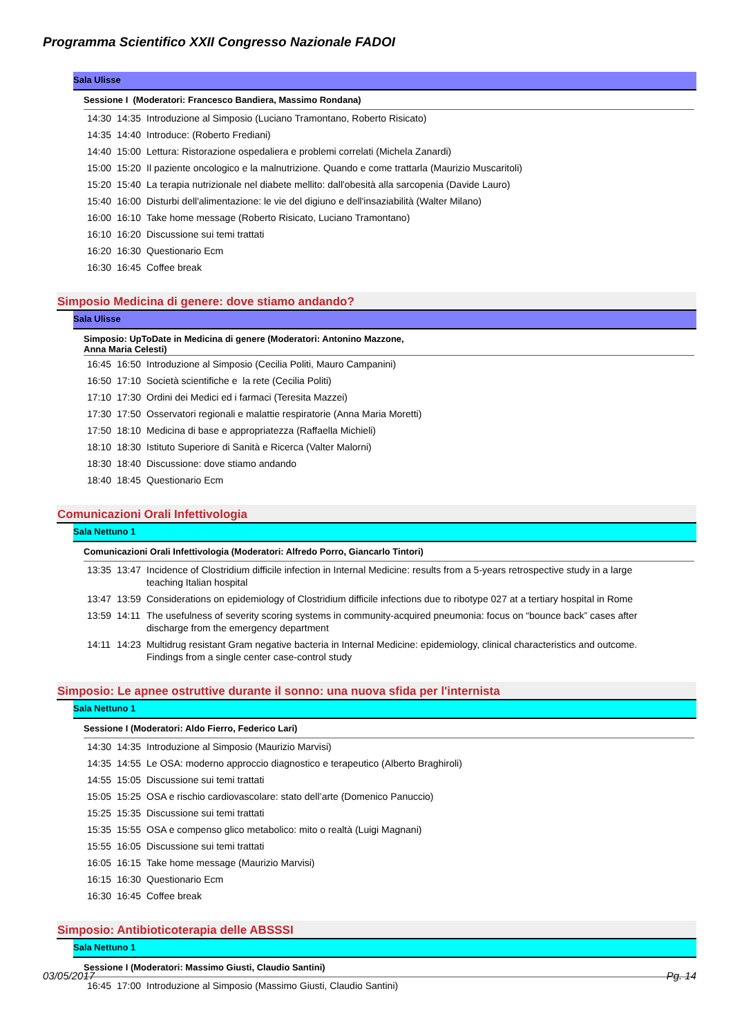Programma Scientifico XXII Congresso Nazionale FADOI
Sala Ulisse
Sessione I (Moderatori: Francesco Bandiera, Massimo Rondana)
| 14:30 | 14:35 | Introduzione al Simposio (Luciano Tramontano, Roberto Risicato) |
| 14:35 | 14:40 | Introduce: (Roberto Frediani) |
| 14:40 | 15:00 | Lettura: Ristorazione ospedaliera e problemi correlati (Michela Zanardi) |
| 15:00 | 15:20 | Il paziente oncologico e la malnutrizione. Quando e come trattarla (Maurizio Muscaritoli) |
| 15:20 | 15:40 | La terapia nutrizionale nel diabete mellito: dall'obesità alla sarcopenia (Davide Lauro) |
| 15:40 | 16:00 | Disturbi dell'alimentazione: le vie del digiuno e dell'insaziabilità (Walter Milano) |
| 16:00 | 16:10 | Take home message (Roberto Risicato, Luciano Tramontano) |
| 16:10 | 16:20 | Discussione sui temi trattati |
| 16:20 | 16:30 | Questionario Ecm |
| 16:30 | 16:45 | Coffee break |
Simposio Medicina di genere: dove stiamo andando?
Sala Ulisse
Simposio: UpToDate in Medicina di genere (Moderatori: Antonino Mazzone,
Anna Maria Celesti)
| 16:45 | 16:50 | Introduzione al Simposio (Cecilia Politi, Mauro Campanini) |
| 16:50 | 17:10 | Società scientifiche e la rete (Cecilia Politi) |
| 17:10 | 17:30 | Ordini dei Medici ed i farmaci (Teresita Mazzei) |
| 17:30 | 17:50 | Osservatori regionali e malattie respiratorie (Anna Maria Moretti) |
| 17:50 | 18:10 | Medicina di base e appropriatezza (Raffaella Michieli) |
| 18:10 | 18:30 | Istituto Superiore di Sanità e Ricerca (Valter Malorni) |
| 18:30 | 18:40 | Discussione: dove stiamo andando |
| 18:40 | 18:45 | Questionario Ecm |
Comunicazioni Orali Infettivologia
Sala Nettuno 1
Comunicazioni Orali Infettivologia (Moderatori: Alfredo Porro, Giancarlo Tintori)
| 13:35 | 13:47 | Incidence of Clostridium difficile infection in Internal Medicine: results from a 5-years retrospective study in a large teaching Italian hospital |
| 13:47 | 13:59 | Considerations on epidemiology of Clostridium difficile infections due to ribotype 027 at a tertiary hospital in Rome |
| 13:59 | 14:11 | The usefulness of severity scoring systems in community-acquired pneumonia: focus on “bounce back” cases after discharge from the emergency department |
| 14:11 | 14:23 | Multidrug resistant Gram negative bacteria in Internal Medicine: epidemiology, clinical characteristics and outcome. Findings from a single center case-control study |
Simposio: Le apnee ostruttive durante il sonno: una nuova sfida per l'internista
Sala Nettuno 1
Sessione I (Moderatori: Aldo Fierro, Federico Lari)
| 14:30 | 14:35 | Introduzione al Simposio (Maurizio Marvisi) |
| 14:35 | 14:55 | Le OSA: moderno approccio diagnostico e terapeutico (Alberto Braghiroli) |
| 14:55 | 15:05 | Discussione sui temi trattati |
| 15:05 | 15:25 | OSA e rischio cardiovascolare: stato dell’arte (Domenico Panuccio) |
| 15:25 | 15:35 | Discussione sui temi trattati |
| 15:35 | 15:55 | OSA e compenso glico metabolico: mito o realtà (Luigi Magnani) |
| 15:55 | 16:05 | Discussione sui temi trattati |
| 16:05 | 16:15 | Take home message (Maurizio Marvisi) |
| 16:15 | 16:30 | Questionario Ecm |
| 16:30 | 16:45 | Coffee break |
Simposio: Antibioticoterapia delle ABSSSI
Sala Nettuno 1
Sessione I (Moderatori: Massimo Giusti, Claudio Santini)
| 16:45 | 17:00 | Introduzione al Simposio (Massimo Giusti, Claudio Santini) |
03/05/2017 Pg. 14